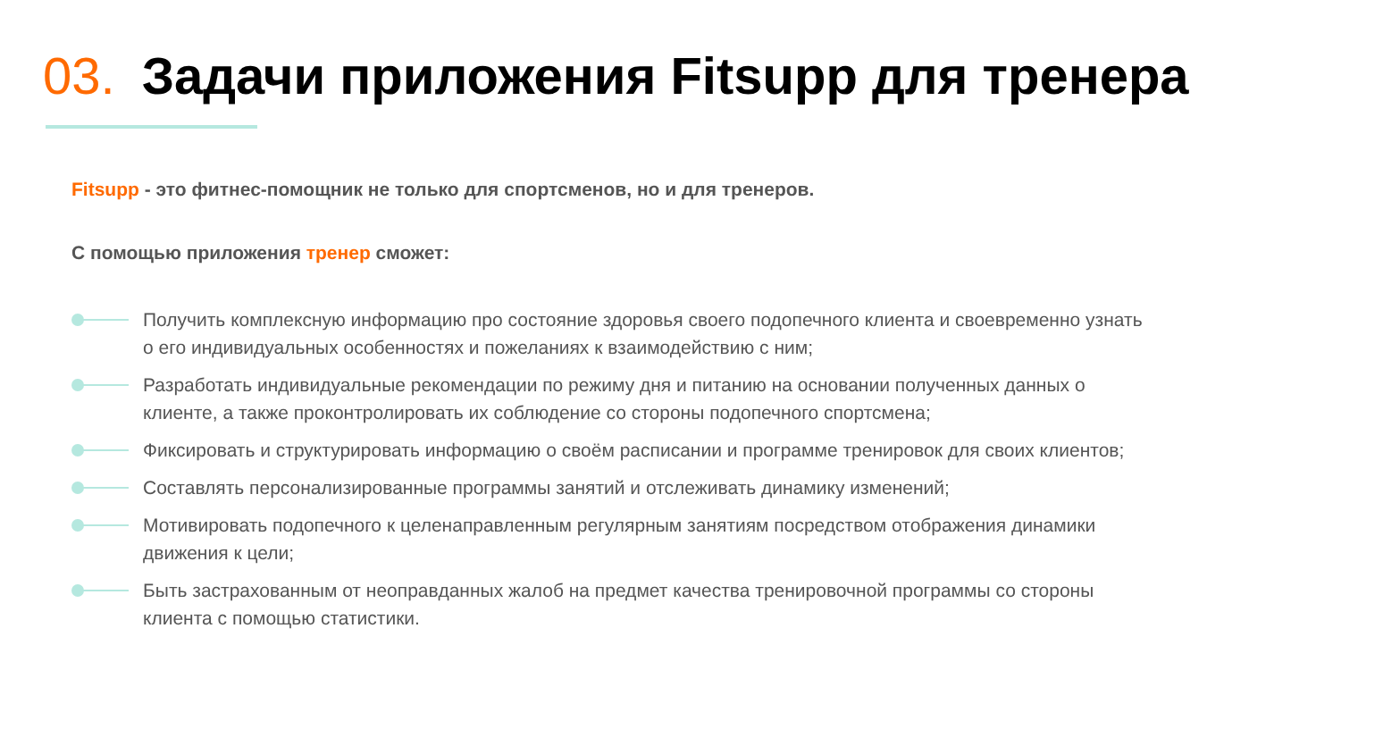03. Задачи приложения Fitsupp для тренера
Fitsupp - это фитнес-помощник не только для спортсменов, но и для тренеров.
С помощью приложения тренер сможет:
Получить комплексную информацию про состояние здоровья своего подопечного клиента и своевременно узнать о его индивидуальных особенностях и пожеланиях к взаимодействию с ним;
Разработать индивидуальные рекомендации по режиму дня и питанию на основании полученных данных о клиенте, а также проконтролировать их соблюдение со стороны подопечного спортсмена;
Фиксировать и структурировать информацию о своём расписании и программе тренировок для своих клиентов;
Составлять персонализированные программы занятий и отслеживать динамику изменений;
Мотивировать подопечного к целенаправленным регулярным занятиям посредством отображения динамики движения к цели;
Быть застрахованным от неоправданных жалоб на предмет качества тренировочной программы со стороны клиента с помощью статистики.